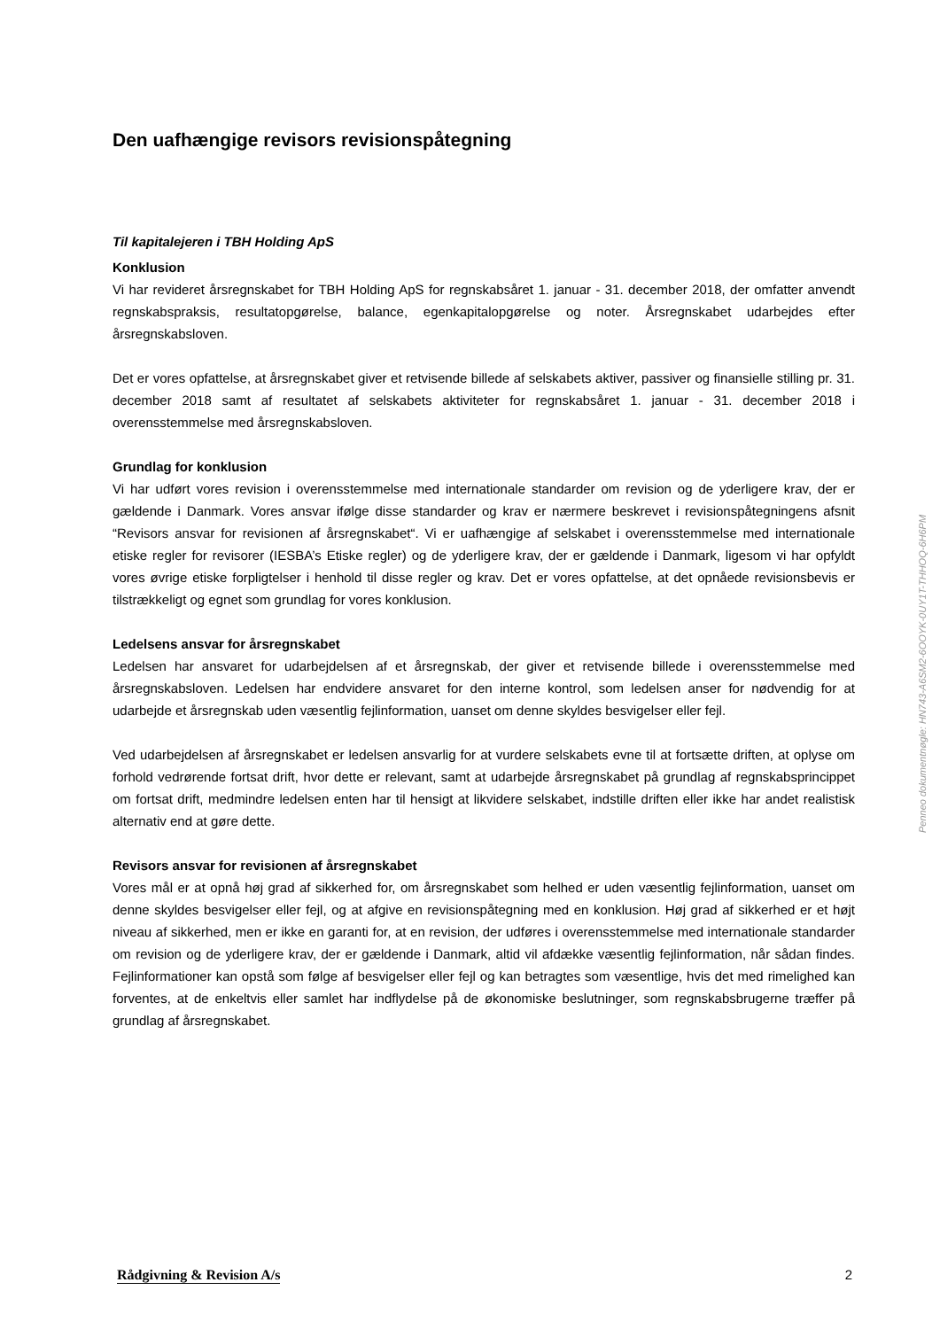Den uafhængige revisors revisionspåtegning
Til kapitalejeren i TBH Holding ApS
Konklusion
Vi har revideret årsregnskabet for TBH Holding ApS for regnskabsåret 1. januar - 31. december 2018, der omfatter anvendt regnskabspraksis, resultatopgørelse, balance, egenkapitalopgørelse og noter. Årsregnskabet udarbejdes efter årsregnskabsloven.
Det er vores opfattelse, at årsregnskabet giver et retvisende billede af selskabets aktiver, passiver og finansielle stilling pr. 31. december 2018 samt af resultatet af selskabets aktiviteter for regnskabsåret 1. januar - 31. december 2018 i overensstemmelse med årsregnskabsloven.
Grundlag for konklusion
Vi har udført vores revision i overensstemmelse med internationale standarder om revision og de yderligere krav, der er gældende i Danmark. Vores ansvar ifølge disse standarder og krav er nærmere beskrevet i revisionspåtegningens afsnit “Revisors ansvar for revisionen af årsregnskabet“. Vi er uafhængige af selskabet i overensstemmelse med internationale etiske regler for revisorer (IESBA’s Etiske regler) og de yderligere krav, der er gældende i Danmark, ligesom vi har opfyldt vores øvrige etiske forpligtelser i henhold til disse regler og krav. Det er vores opfattelse, at det opnåede revisionsbevis er tilstrækkeligt og egnet som grundlag for vores konklusion.
Ledelsens ansvar for årsregnskabet
Ledelsen har ansvaret for udarbejdelsen af et årsregnskab, der giver et retvisende billede i overensstemmelse med årsregnskabsloven. Ledelsen har endvidere ansvaret for den interne kontrol, som ledelsen anser for nødvendig for at udarbejde et årsregnskab uden væsentlig fejlinformation, uanset om denne skyldes besvigelser eller fejl.
Ved udarbejdelsen af årsregnskabet er ledelsen ansvarlig for at vurdere selskabets evne til at fortsætte driften, at oplyse om forhold vedrørende fortsat drift, hvor dette er relevant, samt at udarbejde årsregnskabet på grundlag af regnskabsprincippet om fortsat drift, medmindre ledelsen enten har til hensigt at likvidere selskabet, indstille driften eller ikke har andet realistisk alternativ end at gøre dette.
Revisors ansvar for revisionen af årsregnskabet
Vores mål er at opnå høj grad af sikkerhed for, om årsregnskabet som helhed er uden væsentlig fejlinformation, uanset om denne skyldes besvigelser eller fejl, og at afgive en revisionspåtegning med en konklusion. Høj grad af sikkerhed er et højt niveau af sikkerhed, men er ikke en garanti for, at en revision, der udføres i overensstemmelse med internationale standarder om revision og de yderligere krav, der er gældende i Danmark, altid vil afdække væsentlig fejlinformation, når sådan findes. Fejlinformationer kan opstå som følge af besvigelser eller fejl og kan betragtes som væsentlige, hvis det med rimelighed kan forventes, at de enkeltvis eller samlet har indflydelse på de økonomiske beslutninger, som regnskabsbrugerne træffer på grundlag af årsregnskabet.
Penneo dokumentnøgle: HN743-A6SM2-6OOYK-0UY1T-THHOQ-6H6PM
Rådgivning & Revision A/s 2